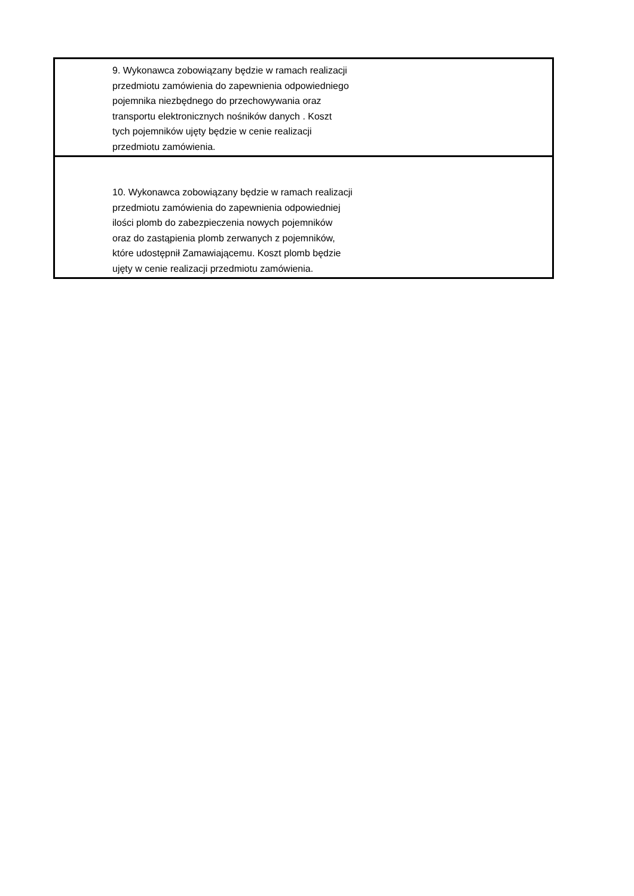| 9. Wykonawca zobowiązany będzie w ramach realizacji przedmiotu zamówienia do zapewnienia odpowiedniego pojemnika niezbędnego do przechowywania oraz transportu elektronicznych nośników danych . Koszt tych pojemników ujęty będzie w cenie realizacji przedmiotu zamówienia. |
| 10. Wykonawca zobowiązany będzie w ramach realizacji przedmiotu zamówienia do zapewnienia odpowiedniej ilości plomb do zabezpieczenia nowych pojemników oraz do zastąpienia plomb zerwanych z pojemników, które udostępnił Zamawiającemu. Koszt plomb będzie ujęty w cenie realizacji przedmiotu zamówienia. |